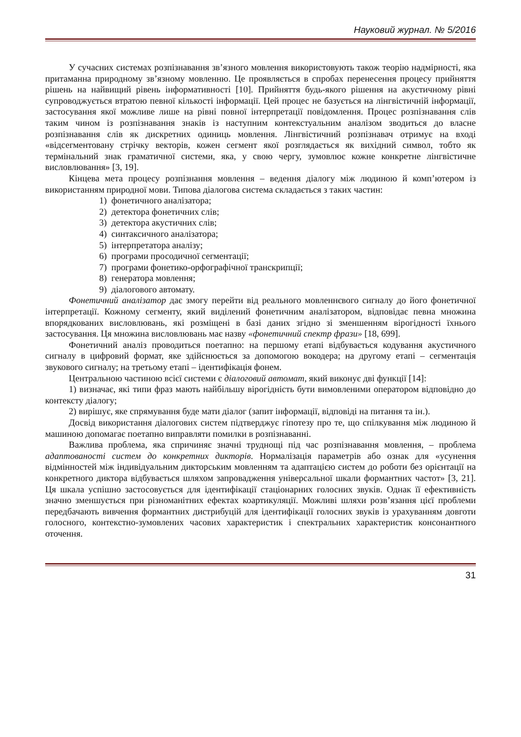Науковий журнал. № 5/2016
У сучасних системах розпізнавання зв’язного мовлення використовують також теорію надмірності, яка притаманна природному зв’язному мовленню. Це проявляється в спробах перенесення процесу прийняття рішень на найвищий рівень інформативності [10]. Прийняття будь-якого рішення на акустичному рівні супроводжується втратою певної кількості інформації. Цей процес не базується на лінгвістичній інформації, застосування якої можливе лише на рівні повної інтерпретації повідомлення. Процес розпізнавання слів таким чином із розпізнавання знаків із наступним контекстуальним аналізом зводиться до власне розпізнавання слів як дискретних одиниць мовлення. Лінгвістичний розпізнавач отримує на вході «відсегментовану стрічку векторів, кожен сегмент якої розглядається як вихідний символ, тобто як термінальний знак граматичної системи, яка, у свою чергу, зумовлює кожне конкретне лінгвістичне висловлювання» [3, 19].
Кінцева мета процесу розпізнання мовлення – ведення діалогу між людиною й комп’ютером із використанням природної мови. Типова діалогова система складається з таких частин:
1) фонетичного аналізатора;
2) детектора фонетичних слів;
3) детектора акустичних слів;
4) синтаксичного аналізатора;
5) інтерпретатора аналізу;
6) програми просодичної сегментації;
7) програми фонетико-орфографічної транскрипції;
8) генератора мовлення;
9) діалогового автомату.
Фонетичний аналізатор дає змогу перейти від реального мовленнєвого сигналу до його фонетичної інтерпретації. Кожному сегменту, який виділений фонетичним аналізатором, відповідає певна множина впорядкованих висловлювань, які розміщені в базі даних згідно зі зменшенням вірогідності їхнього застосування. Ця множина висловлювань має назву «фонетичний спектр фрази» [18, 699].
Фонетичний аналіз проводиться поетапно: на першому етапі відбувається кодування акустичного сигналу в цифровий формат, яке здійснюється за допомогою вокодера; на другому етапі – сегментація звукового сигналу; на третьому етапі – ідентифікація фонем.
Центральною частиною всієї системи є діалоговий автомат, який виконує дві функції [14]:
1) визначає, які типи фраз мають найбільшу вірогідність бути вимовленими оператором відповідно до контексту діалогу;
2) вирішує, яке спрямування буде мати діалог (запит інформації, відповіді на питання та ін.).
Досвід використання діалогових систем підтверджує гіпотезу про те, що спілкування між людиною й машиною допомагає поетапно виправляти помилки в розпізнаванні.
Важлива проблема, яка спричиняє значні труднощі під час розпізнавання мовлення, – проблема адаптованості систем до конкретних дикторів. Нормалізація параметрів або ознак для «усунення відмінностей між індивідуальним дикторським мовленням та адаптацією систем до роботи без орієнтації на конкретного диктора відбувається шляхом запровадження універсальної шкали формантних частот» [3, 21]. Ця шкала успішно застосовується для ідентифікації стаціонарних голосних звуків. Однак її ефективність значно зменшується при різноманітних ефектах коартикуляції. Можливі шляхи розв’язання цієї проблеми передбачають вивчення формантних дистрибуцій для ідентифікації голосних звуків із урахуванням довготи голосного, контекстно-зумовлених часових характеристик і спектральних характеристик консонантного оточення.
31